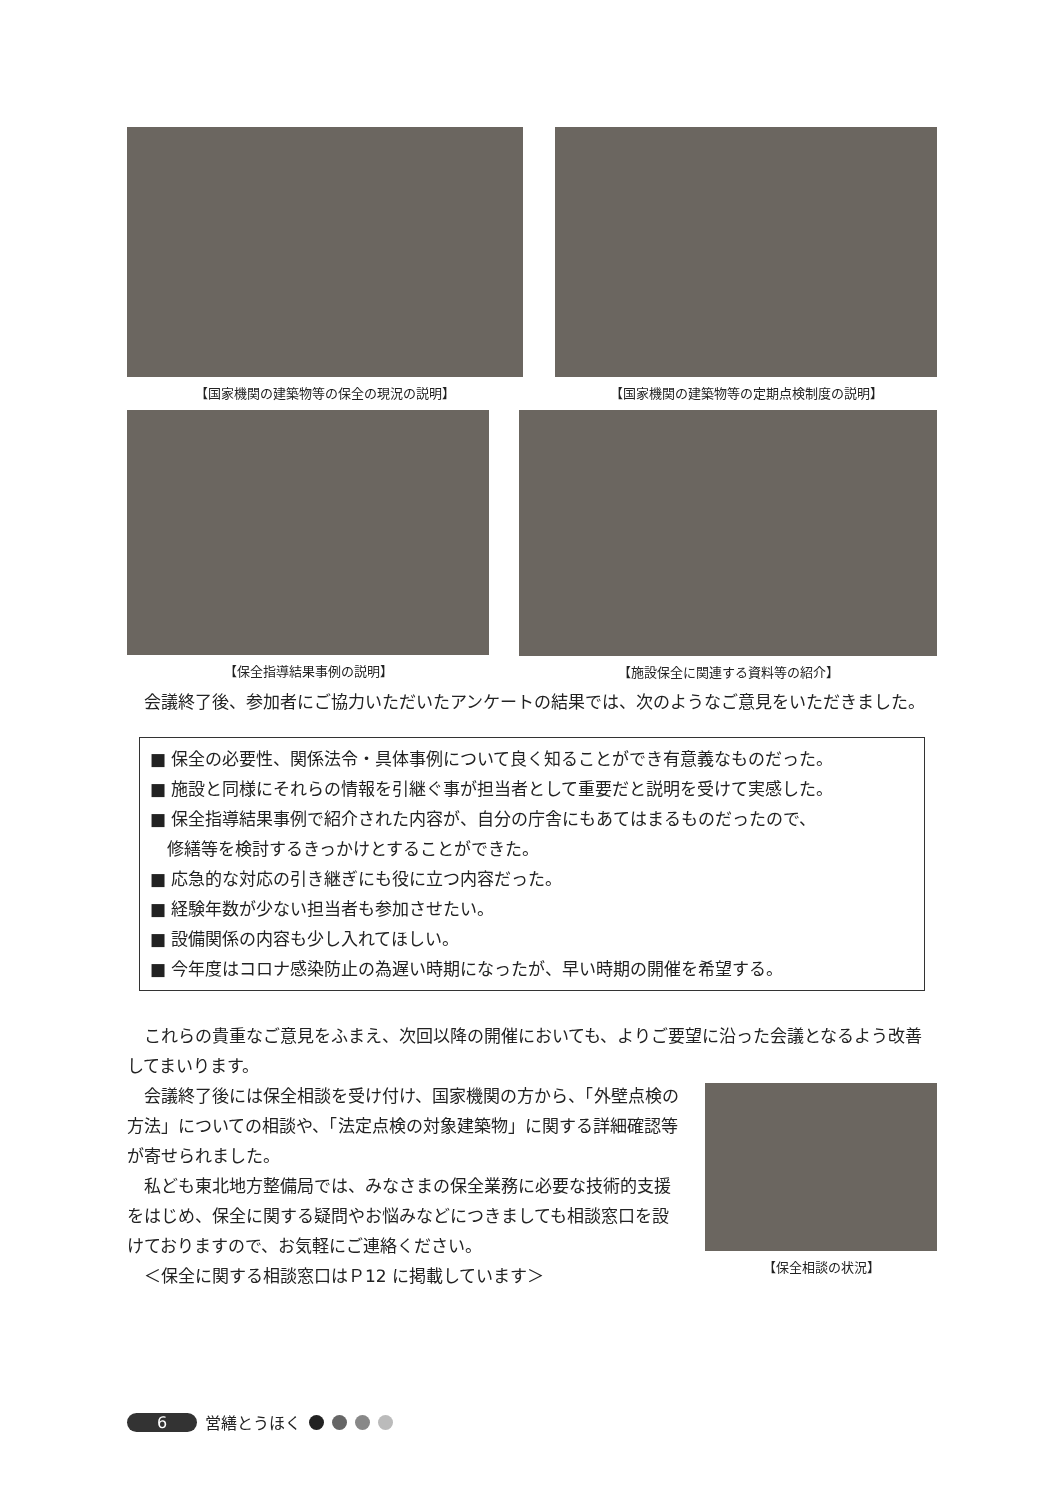【国家機関の建築物等の保全の現況の説明】 【国家機関の建築物等の定期点検制度の説明】
【保全指導結果事例の説明】 【施設保全に関連する資料等の紹介】
　会議終了後、参加者にご協力いただいたアンケートの結果では、次のようなご意見をいただきました。
■ 保全の必要性、関係法令・具体事例について良く知ることができ有意義なものだった。
■ 施設と同様にそれらの情報を引継ぐ事が担当者として重要だと説明を受けて実感した。
■ 保全指導結果事例で紹介された内容が、自分の庁舎にもあてはまるものだったので、
　修繕等を検討するきっかけとすることができた。
■ 応急的な対応の引き継ぎにも役に立つ内容だった。
■ 経験年数が少ない担当者も参加させたい。
■ 設備関係の内容も少し入れてほしい。
■ 今年度はコロナ感染防止の為遅い時期になったが、早い時期の開催を希望する。
　これらの貴重なご意見をふまえ、次回以降の開催においても、よりご要望に沿った会議となるよう改善してまいります。
　会議終了後には保全相談を受け付け、国家機関の方から、「外壁点検の方法」についての相談や、「法定点検の対象建築物」に関する詳細確認等が寄せられました。
　私ども東北地方整備局では、みなさまの保全業務に必要な技術的支援をはじめ、保全に関する疑問やお悩みなどにつきましても相談窓口を設けておりますので、お気軽にご連絡ください。
　＜保全に関する相談窓口はＰ12 に掲載しています＞
【保全相談の状況】
6 営繕とうほく